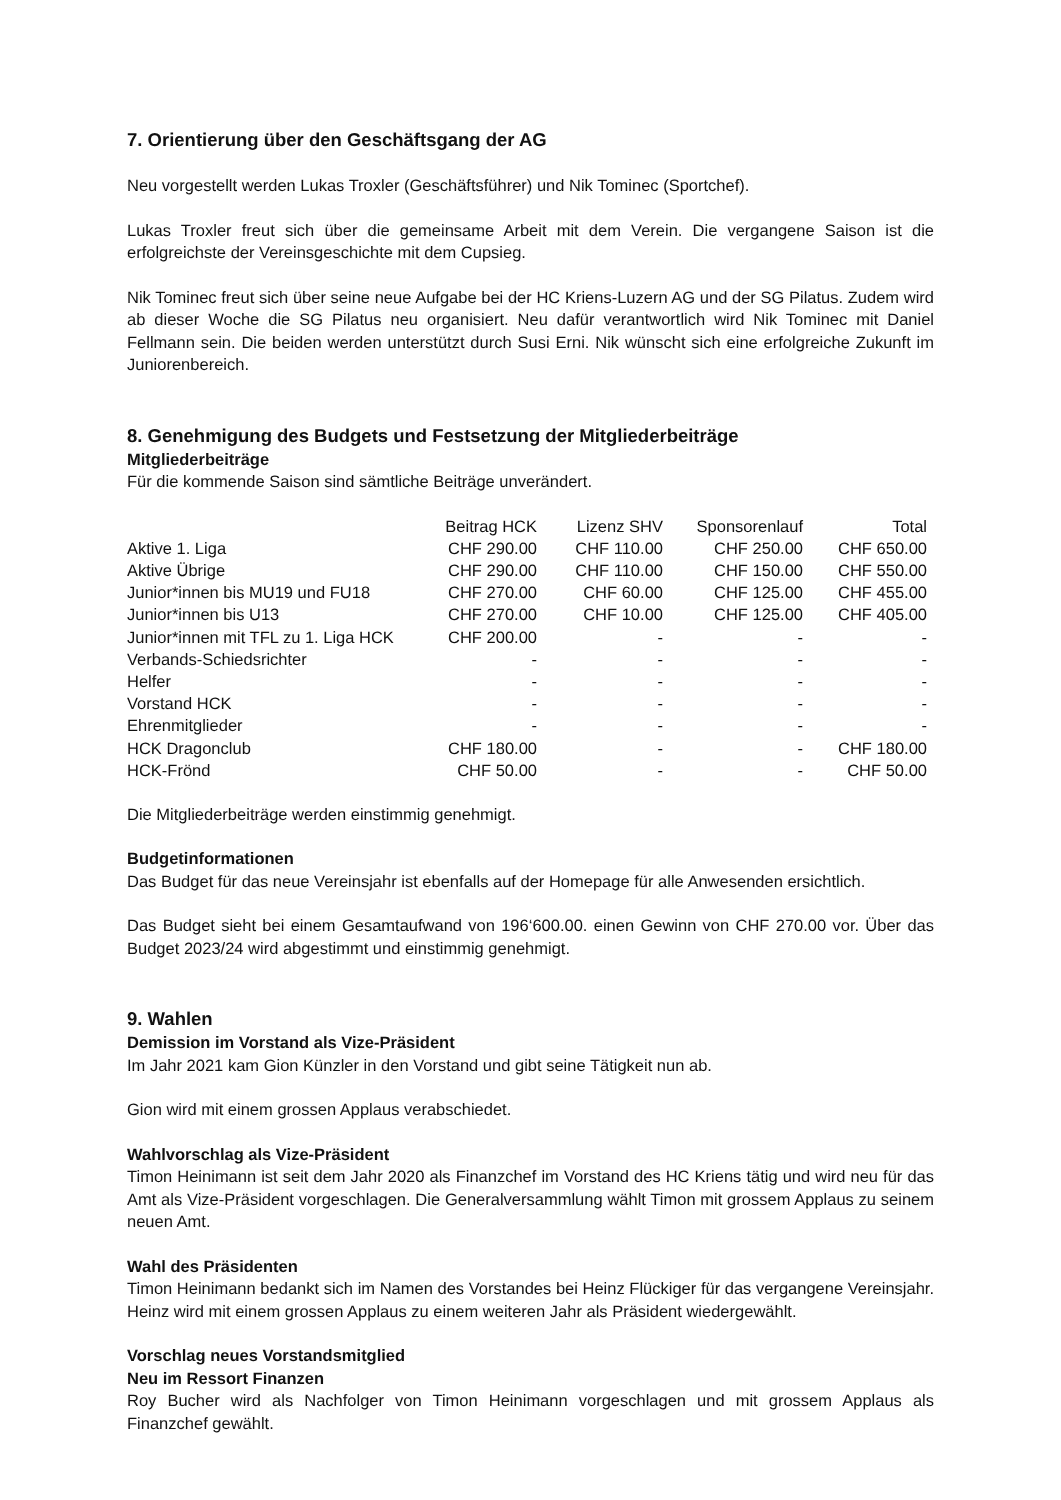7. Orientierung über den Geschäftsgang der AG
Neu vorgestellt werden Lukas Troxler (Geschäftsführer) und Nik Tominec (Sportchef).
Lukas Troxler freut sich über die gemeinsame Arbeit mit dem Verein. Die vergangene Saison ist die erfolgreichste der Vereinsgeschichte mit dem Cupsieg.
Nik Tominec freut sich über seine neue Aufgabe bei der HC Kriens-Luzern AG und der SG Pilatus. Zudem wird ab dieser Woche die SG Pilatus neu organisiert. Neu dafür verantwortlich wird Nik Tominec mit Daniel Fellmann sein. Die beiden werden unterstützt durch Susi Erni. Nik wünscht sich eine erfolgreiche Zukunft im Juniorenbereich.
8. Genehmigung des Budgets und Festsetzung der Mitgliederbeiträge
Mitgliederbeiträge
Für die kommende Saison sind sämtliche Beiträge unverändert.
| | Beitrag HCK | Lizenz SHV | Sponsorenlauf | Total |
| --- | --- | --- | --- | --- |
| Aktive 1. Liga | CHF 290.00 | CHF 110.00 | CHF 250.00 | CHF 650.00 |
| Aktive Übrige | CHF 290.00 | CHF 110.00 | CHF 150.00 | CHF 550.00 |
| Junior*innen bis MU19 und FU18 | CHF 270.00 | CHF 60.00 | CHF 125.00 | CHF 455.00 |
| Junior*innen bis U13 | CHF 270.00 | CHF 10.00 | CHF 125.00 | CHF 405.00 |
| Junior*innen mit TFL zu 1. Liga HCK | CHF 200.00 | - | - | - |
| Verbands-Schiedsrichter | - | - | - | - |
| Helfer | - | - | - | - |
| Vorstand HCK | - | - | - | - |
| Ehrenmitglieder | - | - | - | - |
| HCK Dragonclub | CHF 180.00 | - | - | CHF 180.00 |
| HCK-Frönd | CHF 50.00 | - | - | CHF 50.00 |
Die Mitgliederbeiträge werden einstimmig genehmigt.
Budgetinformationen
Das Budget für das neue Vereinsjahr ist ebenfalls auf der Homepage für alle Anwesenden ersichtlich.
Das Budget sieht bei einem Gesamtaufwand von 196‘600.00. einen Gewinn von CHF 270.00 vor. Über das Budget 2023/24 wird abgestimmt und einstimmig genehmigt.
9. Wahlen
Demission im Vorstand als Vize-Präsident
Im Jahr 2021 kam Gion Künzler in den Vorstand und gibt seine Tätigkeit nun ab.
Gion wird mit einem grossen Applaus verabschiedet.
Wahlvorschlag als Vize-Präsident
Timon Heinimann ist seit dem Jahr 2020 als Finanzchef im Vorstand des HC Kriens tätig und wird neu für das Amt als Vize-Präsident vorgeschlagen. Die Generalversammlung wählt Timon mit grossem Applaus zu seinem neuen Amt.
Wahl des Präsidenten
Timon Heinimann bedankt sich im Namen des Vorstandes bei Heinz Flückiger für das vergangene Vereinsjahr. Heinz wird mit einem grossen Applaus zu einem weiteren Jahr als Präsident wiedergewählt.
Vorschlag neues Vorstandsmitglied
Neu im Ressort Finanzen
Roy Bucher wird als Nachfolger von Timon Heinimann vorgeschlagen und mit grossem Applaus als Finanzchef gewählt.